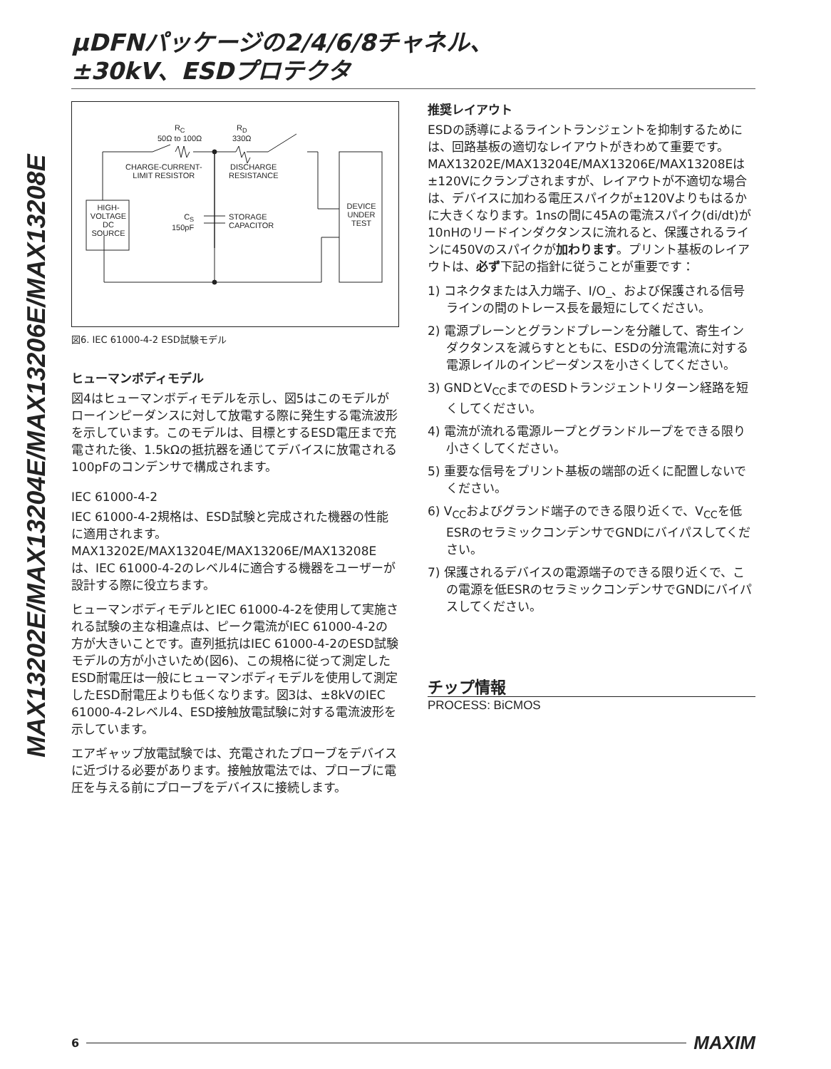μDFNパッケージの2/4/6/8チャネル、
±30kV、ESDプロテクタ
MAX13202E/MAX13204E/MAX13206E/MAX13208E
R<sub>C</sub>
50Ω to 100Ω
R<sub>D</sub>
330Ω
CHARGE-CURRENT-
LIMIT RESISTOR
DISCHARGE
RESISTANCE
HIGH-
VOLTAGE
DC
SOURCE
C<sub>S</sub>
150pF
STORAGE
CAPACITOR
DEVICE
UNDER
TEST
図6. IEC 61000-4-2 ESD試験モデル
ヒューマンボディモデル
図4はヒューマンボディモデルを示し、図5はこのモデルがローインピーダンスに対して放電する際に発生する電流波形を示しています。このモデルは、目標とするESD電圧まで充電された後、1.5kΩの抵抗器を通じてデバイスに放電される100pFのコンデンサで構成されます。
IEC 61000-4-2
IEC 61000-4-2規格は、ESD試験と完成された機器の性能に適用されます。MAX13202E/MAX13204E/MAX13206E/MAX13208Eは、IEC 61000-4-2のレベル4に適合する機器をユーザーが設計する際に役立ちます。
ヒューマンボディモデルとIEC 61000-4-2を使用して実施される試験の主な相違点は、ピーク電流がIEC 61000-4-2の方が大きいことです。直列抵抗はIEC 61000-4-2のESD試験モデルの方が小さいため(図6)、この規格に従って測定したESD耐電圧は一般にヒューマンボディモデルを使用して測定したESD耐電圧よりも低くなります。図3は、±8kVのIEC 61000-4-2レベル4、ESD接触放電試験に対する電流波形を示しています。
エアギャップ放電試験では、充電されたプローブをデバイスに近づける必要があります。接触放電法では、プローブに電圧を与える前にプローブをデバイスに接続します。
推奨レイアウト
ESDの誘導によるライントランジェントを抑制するためには、回路基板の適切なレイアウトがきわめて重要です。MAX13202E/MAX13204E/MAX13206E/MAX13208Eは±120Vにクランプされますが、レイアウトが不適切な場合は、デバイスに加わる電圧スパイクが±120Vよりもはるかに大きくなります。1nsの間に45Aの電流スパイク(di/dt)が10nHのリードインダクタンスに流れると、保護されるラインに450Vのスパイクが加わります。プリント基板のレイアウトは、必ず下記の指針に従うことが重要です：
1) コネクタまたは入力端子、I/O_、および保護される信号ラインの間のトレース長を最短にしてください。
2) 電源プレーンとグランドプレーンを分離して、寄生インダクタンスを減らすとともに、ESDの分流電流に対する電源レイルのインピーダンスを小さくしてください。
3) GNDとV<sub>CC</sub>までのESDトランジェントリターン経路を短くしてください。
4) 電流が流れる電源ループとグランドループをできる限り小さくしてください。
5) 重要な信号をプリント基板の端部の近くに配置しないでください。
6) V<sub>CC</sub>およびグランド端子のできる限り近くで、V<sub>CC</sub>を低ESRのセラミックコンデンサでGNDにバイパスしてください。
7) 保護されるデバイスの電源端子のできる限り近くで、この電源を低ESRのセラミックコンデンサでGNDにバイパスしてください。
チップ情報
PROCESS: BiCMOS
6 MAXIM